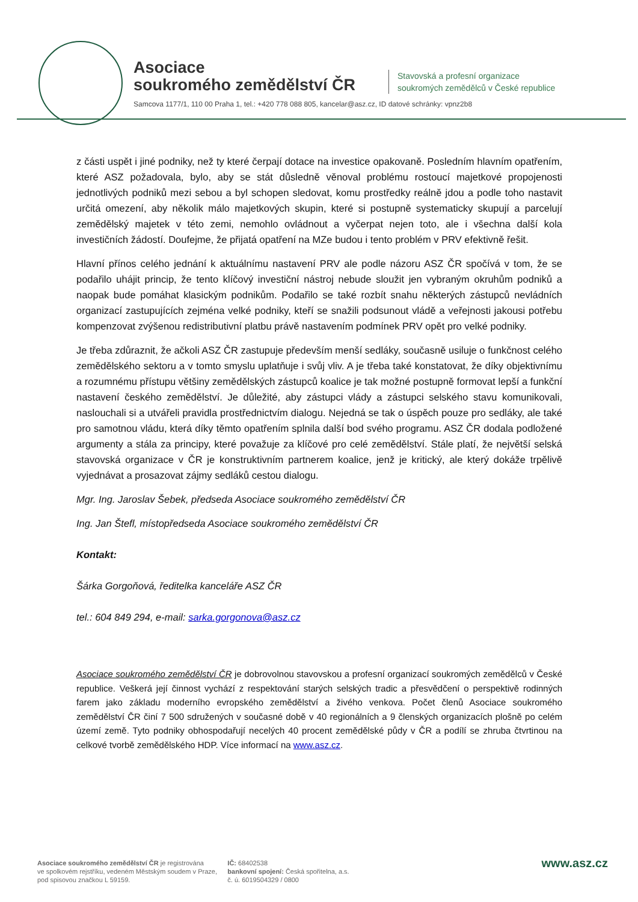Asociace
soukromého zemědělství ČR
Stavovská a profesní organizace
soukromých zemědělců v České republice
Samcova 1177/1, 110 00 Praha 1, tel.: +420 778 088 805, kancelar@asz.cz, ID datové schránky: vpnz2b8
z části uspět i jiné podniky, než ty které čerpají dotace na investice opakovaně. Posledním hlavním opatřením, které ASZ požadovala, bylo, aby se stát důsledně věnoval problému rostoucí majetkové propojenosti jednotlivých podniků mezi sebou a byl schopen sledovat, komu prostředky reálně jdou a podle toho nastavit určitá omezení, aby několik málo majetkových skupin, které si postupně systematicky skupují a parcelují zemědělský majetek v této zemi, nemohlo ovládnout a vyčerpat nejen toto, ale i všechna další kola investičních žádostí. Doufejme, že přijatá opatření na MZe budou i tento problém v PRV efektivně řešit.
Hlavní přínos celého jednání k aktuálnímu nastavení PRV ale podle názoru ASZ ČR spočívá v tom, že se podařilo uhájit princip, že tento klíčový investiční nástroj nebude sloužit jen vybraným okruhům podniků a naopak bude pomáhat klasickým podnikům. Podařilo se také rozbít snahu některých zástupců nevládních organizací zastupujících zejména velké podniky, kteří se snažili podsunout vládě a veřejnosti jakousi potřebu kompenzovat zvýšenou redistributivní platbu právě nastavením podmínek PRV opět pro velké podniky.
Je třeba zdůraznit, že ačkoli ASZ ČR zastupuje především menší sedláky, současně usiluje o funkčnost celého zemědělského sektoru a v tomto smyslu uplatňuje i svůj vliv. A je třeba také konstatovat, že díky objektivnímu a rozumnému přístupu většiny zemědělských zástupců koalice je tak možné postupně formovat lepší a funkční nastavení českého zemědělství. Je důležité, aby zástupci vlády a zástupci selského stavu komunikovali, naslouchali si a utvářeli pravidla prostřednictvím dialogu. Nejedná se tak o úspěch pouze pro sedláky, ale také pro samotnou vládu, která díky těmto opatřením splnila další bod svého programu. ASZ ČR dodala podložené argumenty a stála za principy, které považuje za klíčové pro celé zemědělství. Stále platí, že největší selská stavovská organizace v ČR je konstruktivním partnerem koalice, jenž je kritický, ale který dokáže trpělivě vyjednávat a prosazovat zájmy sedláků cestou dialogu.
Mgr. Ing. Jaroslav Šebek, předseda Asociace soukromého zemědělství ČR
Ing. Jan Štefl, místopředseda Asociace soukromého zemědělství ČR
Kontakt:
Šárka Gorgoňová, ředitelka kanceláře ASZ ČR
tel.: 604 849 294, e-mail: sarka.gorgonova@asz.cz
Asociace soukromého zemědělství ČR je dobrovolnou stavovskou a profesní organizací soukromých zemědělců v České republice. Veškerá její činnost vychází z respektování starých selských tradic a přesvědčení o perspektivě rodinných farem jako základu moderního evropského zemědělství a živého venkova. Počet členů Asociace soukromého zemědělství ČR činí 7 500 sdružených v současné době v 40 regionálních a 9 členských organizacích plošně po celém území země. Tyto podniky obhospodařují necelých 40 procent zemědělské půdy v ČR a podílí se zhruba čtvrtinou na celkové tvorbě zemědělského HDP. Více informací na www.asz.cz.
Asociace soukromého zemědělství ČR je registrována
ve spolkovém rejstříku, vedeném Městským soudem v Praze,
pod spisovou značkou L 59159.
IČ: 68402538
bankovní spojení: Česká spořitelna, a.s.
č. ú. 6019504329 / 0800
www.asz.cz